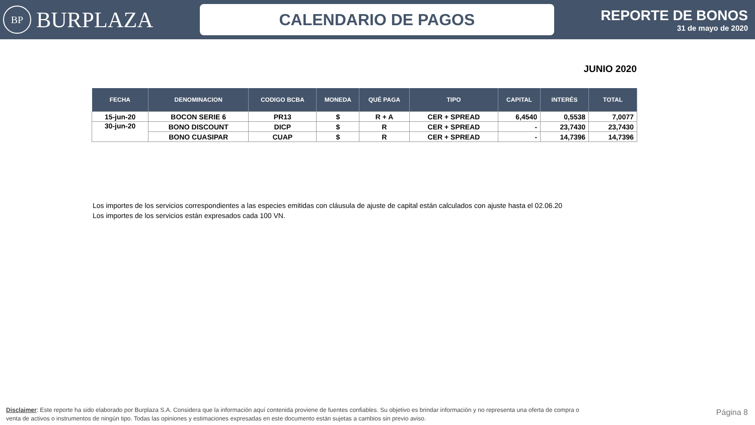BP
BURPLAZA
CALENDARIO DE PAGOS
REPORTE DE BONOS
31 de mayo de 2020
JUNIO 2020
| FECHA | DENOMINACION | CODIGO BCBA | MONEDA | QUÉ PAGA | TIPO | CAPITAL | INTERÉS | TOTAL |
| --- | --- | --- | --- | --- | --- | --- | --- | --- |
| 15-jun-20 | BOCON SERIE 6 | PR13 | $ | R + A | CER + SPREAD | 6,4540 | 0,5538 | 7,0077 |
| 30-jun-20 | BONO DISCOUNT | DICP | $ | R | CER + SPREAD | - | 23,7430 | 23,7430 |
| | BONO CUASIPAR | CUAP | $ | R | CER + SPREAD | - | 14,7396 | 14,7396 |
Los importes de los servicios correspondientes a las especies emitidas con cláusula de ajuste de capital están calculados con ajuste hasta el 02.06.20
Los importes de los servicios están expresados cada 100 VN.
Disclaimer: Este reporte ha sido elaborado por Burplaza S.A. Considera que la información aquí contenida proviene de fuentes confiables. Su objetivo es brindar información y no representa una oferta de compra o venta de activos o instrumentos de ningún tipo. Todas las opiniones y estimaciones expresadas en este documento están sujetas a cambios sin previo aviso.
Página 8